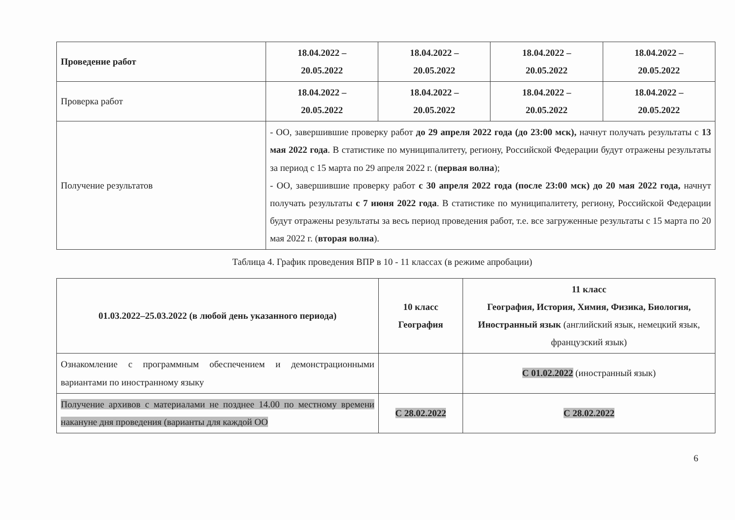| Проведение работ | 18.04.2022 – 20.05.2022 | 18.04.2022 – 20.05.2022 | 18.04.2022 – 20.05.2022 | 18.04.2022 – 20.05.2022 |
| Проверка работ | 18.04.2022 – 20.05.2022 | 18.04.2022 – 20.05.2022 | 18.04.2022 – 20.05.2022 | 18.04.2022 – 20.05.2022 |
| Получение результатов | - ОО, завершившие проверку работ до 29 апреля 2022 года (до 23:00 мск), начнут получать результаты с 13 мая 2022 года . В статистике по муниципалитету, региону, Российской Федерации будут отражены результаты за период с 15 марта по 29 апреля 2022 г. ( первая волна ); - ОО, завершившие проверку работ с 30 апреля 2022 года (после 23:00 мск) до 20 мая 2022 года, начнут получать результаты с 7 июня 2022 года . В статистике по муниципалитету, региону, Российской Федерации будут отражены результаты за весь период проведения работ, т.е. все загруженные результаты с 15 марта по 20 мая 2022 г. ( вторая волна ). | | | |
Таблица 4. График проведения ВПР в 10 - 11 классах (в режиме апробации)
| 01.03.2022–25.03.2022 (в любой день указанного периода) | 10 класс География | 11 класс География, История, Химия, Физика, Биология, Иностранный язык (английский язык, немецкий язык, французский язык) |
| Ознакомление с программным обеспечением и демонстрационными вариантами по иностранному языку | | С 01.02.2022 (иностранный язык) |
| Получение архивов с материалами не позднее 14.00 по местному времени накануне дня проведения (варианты для каждой ОО | С 28.02.2022 | С 28.02.2022 |
6